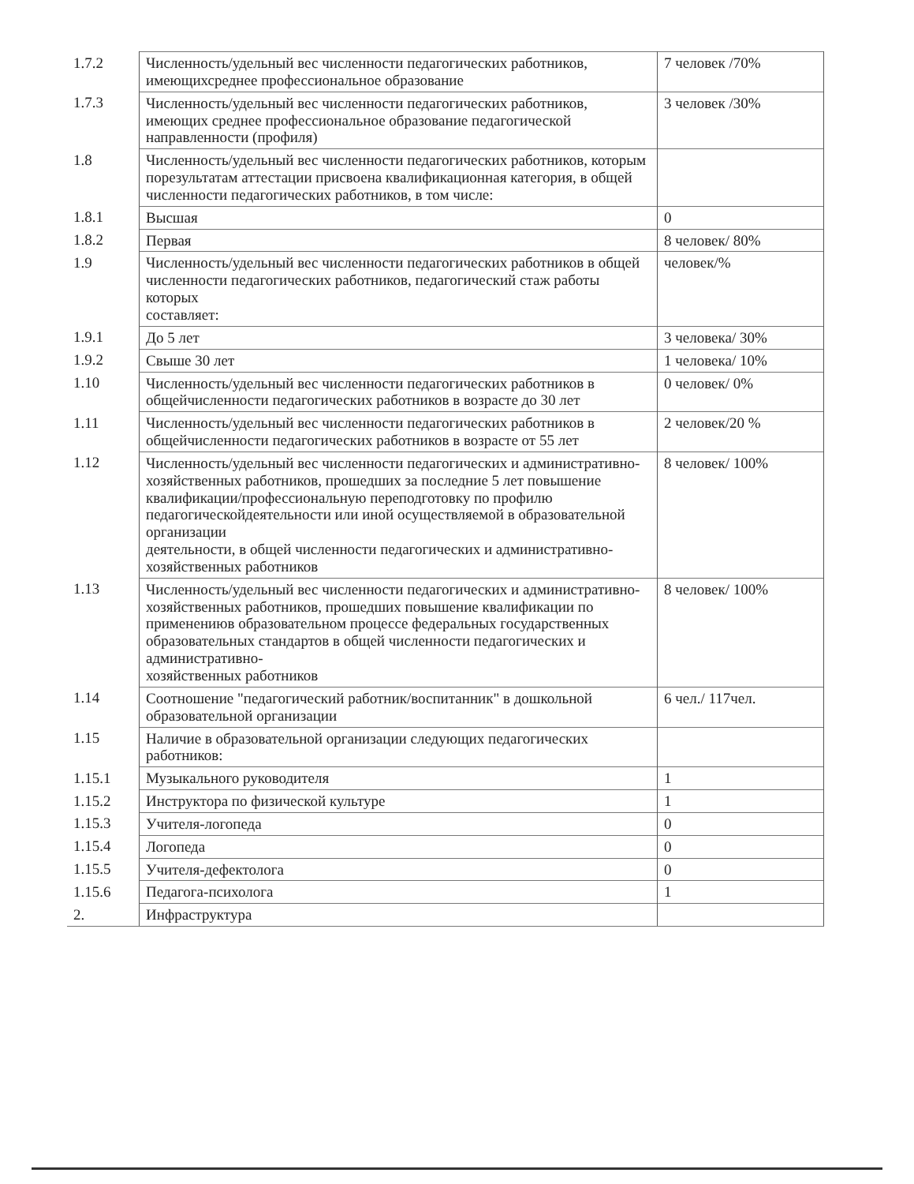| 1.7.2 | Численность/удельный вес численности педагогических работников, имеющихсреднее профессиональное образование | 7 человек /70% |
| 1.7.3 | Численность/удельный вес численности педагогических работников, имеющих среднее профессиональное образование педагогической направленности (профиля) | 3 человек /30% |
| 1.8 | Численность/удельный вес численности педагогических работников, которым порезультатам аттестации присвоена квалификационная категория, в общей численности педагогических работников, в том числе: | |
| 1.8.1 | Высшая | 0 |
| 1.8.2 | Первая | 8 человек/ 80% |
| 1.9 | Численность/удельный вес численности педагогических работников в общей численности педагогических работников, педагогический стаж работы которых составляет: | человек/% |
| 1.9.1 | До 5 лет | 3 человека/ 30% |
| 1.9.2 | Свыше 30 лет | 1 человека/ 10% |
| 1.10 | Численность/удельный вес численности педагогических работников в общейчисленности педагогических работников в возрасте до 30 лет | 0 человек/ 0% |
| 1.11 | Численность/удельный вес численности педагогических работников в общейчисленности педагогических работников в возрасте от 55 лет | 2 человек/20 % |
| 1.12 | Численность/удельный вес численности педагогических и административно-хозяйственных работников, прошедших за последние 5 лет повышение квалификации/профессиональную переподготовку по профилю педагогическойдеятельности или иной осуществляемой в образовательной организации деятельности, в общей численности педагогических и административно-хозяйственных работников | 8 человек/ 100% |
| 1.13 | Численность/удельный вес численности педагогических и административно- хозяйственных работников, прошедших повышение квалификации по применениюв образовательном процессе федеральных государственных образовательных стандартов в общей численности педагогических и административно- хозяйственных работников | 8 человек/ 100% |
| 1.14 | Соотношение "педагогический работник/воспитанник" в дошкольной образовательной организации | 6 чел./ 117чел. |
| 1.15 | Наличие в образовательной организации следующих педагогических работников: | |
| 1.15.1 | Музыкального руководителя | 1 |
| 1.15.2 | Инструктора по физической культуре | 1 |
| 1.15.3 | Учителя-логопеда | 0 |
| 1.15.4 | Логопеда | 0 |
| 1.15.5 | Учителя-дефектолога | 0 |
| 1.15.6 | Педагога-психолога | 1 |
| 2. | Инфраструктура | |